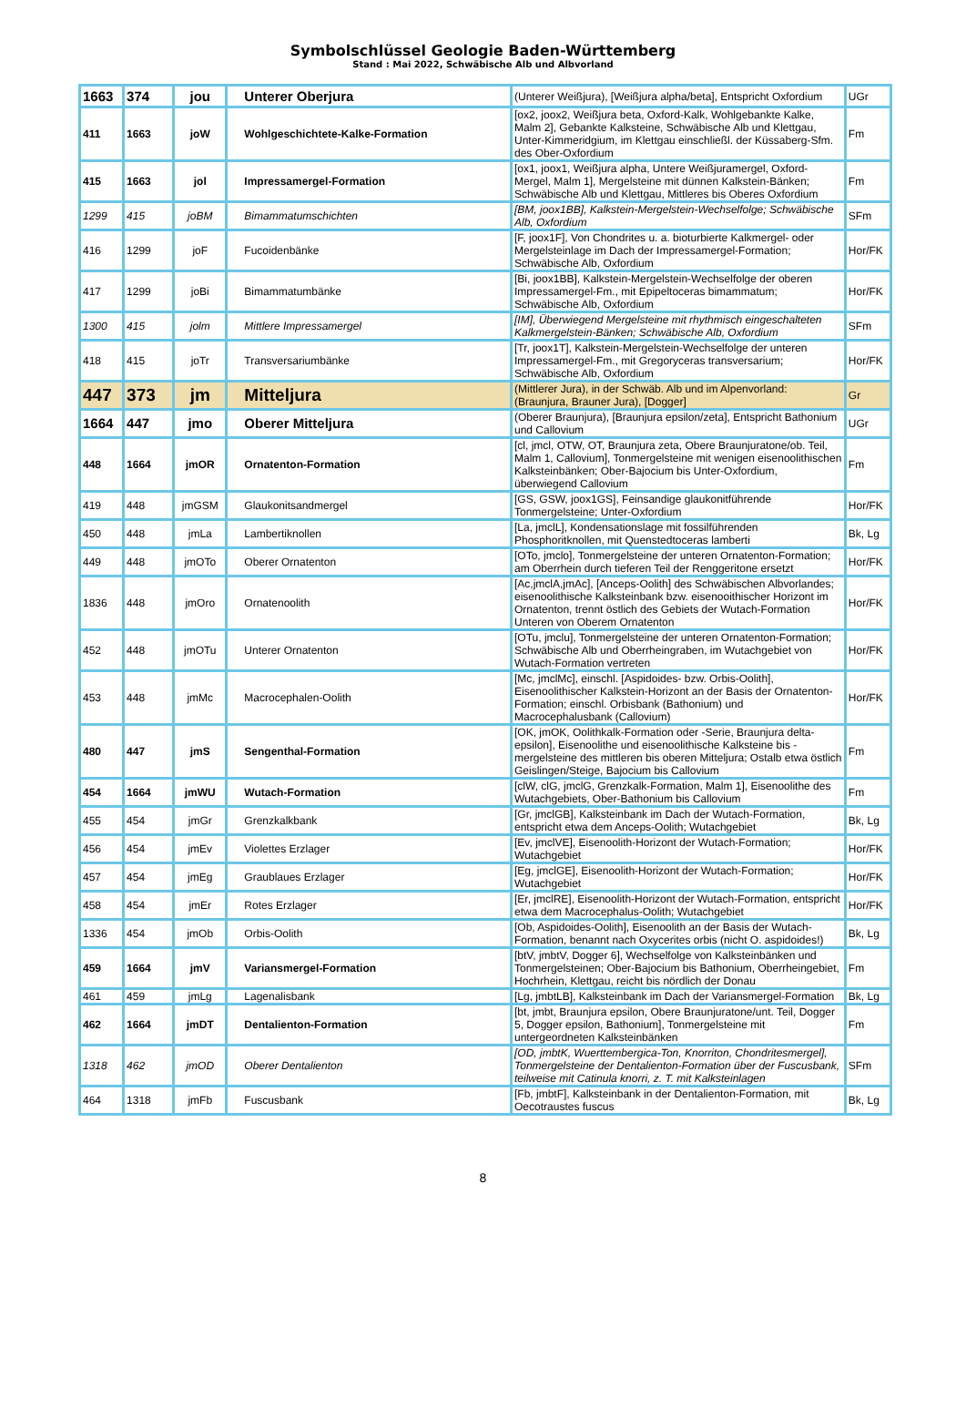Symbolschlüssel Geologie Baden-Württemberg
Stand : Mai 2022, Schwäbische Alb und Albvorland
| 1663 | 374 | jou | Unterer Oberjura | (Unterer Weißjura), [Weißjura alpha/beta], Entspricht Oxfordium | UGr |
| 411 | 1663 | joW | Wohlgeschichtete-Kalke-Formation | [ox2, joox2, Weißjura beta, Oxford-Kalk, Wohlgebankte Kalke, Malm 2], Gebankte Kalksteine, Schwäbische Alb und Klettgau, Unter-Kimmeridgium, im Klettgau einschließl. der Küssaberg-Sfm. des Ober-Oxfordium | Fm |
| 415 | 1663 | jol | Impressamergel-Formation | [ox1, joox1, Weißjura alpha, Untere Weißjuramergel, Oxford-Mergel, Malm 1], Mergelsteine mit dünnen Kalkstein-Bänken; Schwäbische Alb und Klettgau, Mittleres bis Oberes Oxfordium | Fm |
| 1299 | 415 | joBM | Bimammatumschichten | [BM, joox1BB], Kalkstein-Mergelstein-Wechselfolge; Schwäbische Alb, Oxfordium | SFm |
| 416 | 1299 | joF | Fucoidenbänke | [F, joox1F], Von Chondrites u. a. bioturbierte Kalkmergel- oder Mergelsteinlage im Dach der Impressamergel-Formation; Schwäbische Alb, Oxfordium | Hor/FK |
| 417 | 1299 | joBi | Bimammatumbänke | [Bi, joox1BB], Kalkstein-Mergelstein-Wechselfolge der oberen Impressamergel-Fm., mit Epipeltoceras bimammatum; Schwäbische Alb, Oxfordium | Hor/FK |
| 1300 | 415 | jolm | Mittlere Impressamergel | [IM], Überwiegend Mergelsteine mit rhythmisch eingeschalteten Kalkmergelstein-Bänken; Schwäbische Alb, Oxfordium | SFm |
| 418 | 415 | joTr | Transversariumbänke | [Tr, joox1T], Kalkstein-Mergelstein-Wechselfolge der unteren Impressamergel-Fm., mit Gregoryceras transversarium; Schwäbische Alb, Oxfordium | Hor/FK |
| 447 | 373 | jm | Mitteljura | (Mittlerer Jura), in der Schwäb. Alb und im Alpenvorland: (Braunjura, Brauner Jura), [Dogger] | Gr |
| 1664 | 447 | jmo | Oberer Mitteljura | (Oberer Braunjura), [Braunjura epsilon/zeta], Entspricht Bathonium und Callovium | UGr |
| 448 | 1664 | jmOR | Ornatenton-Formation | [cl, jmcl, OTW, OT, Braunjura zeta, Obere Braunjuratone/ob. Teil, Malm 1, Callovium], Tonmergelsteine mit wenigen eisenoolithischen Kalksteinbänken; Ober-Bajocium bis Unter-Oxfordium, überwiegend Callovium | Fm |
| 419 | 448 | jmGSM | Glaukonitsandmergel | [GS, GSW, joox1GS], Feinsandige glaukonitführende Tonmergelsteine; Unter-Oxfordium | Hor/FK |
| 450 | 448 | jmLa | Lambertiknollen | [La, jmclL], Kondensationslage mit fossilführenden Phosphoritknollen, mit Quenstedtoceras lamberti | Bk, Lg |
| 449 | 448 | jmOTo | Oberer Ornatenton | [OTo, jmclo], Tonmergelsteine der unteren Ornatenton-Formation; am Oberrhein durch tieferen Teil der Renggeritone ersetzt | Hor/FK |
| 1836 | 448 | jmOro | Ornatenoolith | [Ac,jmclA,jmAc], [Anceps-Oolith] des Schwäbischen Albvorlandes; eisenoolithische Kalksteinbank bzw. eisenooithischer Horizont im Ornatenton, trennt östlich des Gebiets der Wutach-Formation Unteren von Oberem Ornatenton | Hor/FK |
| 452 | 448 | jmOTu | Unterer Ornatenton | [OTu, jmclu], Tonmergelsteine der unteren Ornatenton-Formation; Schwäbische Alb und Oberrheingraben, im Wutachgebiet von Wutach-Formation vertreten | Hor/FK |
| 453 | 448 | jmMc | Macrocephalen-Oolith | [Mc, jmclMc], einschl. [Aspidoides- bzw. Orbis-Oolith], Eisenoolithischer Kalkstein-Horizont an der Basis der Ornatenton-Formation; einschl. Orbisbank (Bathonium) und Macrocephalusbank (Callovium) | Hor/FK |
| 480 | 447 | jmS | Sengenthal-Formation | [OK, jmOK, Oolithkalk-Formation oder -Serie, Braunjura delta-epsilon], Eisenoolithe und eisenoolithische Kalksteine bis -mergelsteine des mittleren bis oberen Mitteljura; Ostalb etwa östlich Geislingen/Steige, Bajocium bis Callovium | Fm |
| 454 | 1664 | jmWU | Wutach-Formation | [clW, clG, jmclG, Grenzkalk-Formation, Malm 1], Eisenoolithe des Wutachgebiets, Ober-Bathonium bis Callovium | Fm |
| 455 | 454 | jmGr | Grenzkalkbank | [Gr, jmclGB], Kalksteinbank im Dach der Wutach-Formation, entspricht etwa dem Anceps-Oolith; Wutachgebiet | Bk, Lg |
| 456 | 454 | jmEv | Violettes Erzlager | [Ev, jmclVE], Eisenoolith-Horizont der Wutach-Formation; Wutachgebiet | Hor/FK |
| 457 | 454 | jmEg | Graublaues Erzlager | [Eg, jmclGE], Eisenoolith-Horizont der Wutach-Formation; Wutachgebiet | Hor/FK |
| 458 | 454 | jmEr | Rotes Erzlager | [Er, jmclRE], Eisenoolith-Horizont der Wutach-Formation, entspricht etwa dem Macrocephalus-Oolith; Wutachgebiet | Hor/FK |
| 1336 | 454 | jmOb | Orbis-Oolith | [Ob, Aspidoides-Oolith], Eisenoolith an der Basis der Wutach-Formation, benannt nach Oxycerites orbis (nicht O. aspidoides!) | Bk, Lg |
| 459 | 1664 | jmV | Variansmergel-Formation | [btV, jmbtV, Dogger 6], Wechselfolge von Kalksteinbänken und Tonmergelsteinen; Ober-Bajocium bis Bathonium, Oberrheingebiet, Hochrhein, Klettgau, reicht bis nördlich der Donau | Fm |
| 461 | 459 | jmLg | Lagenalisbank | [Lg, jmbtLB], Kalksteinbank im Dach der Variansmergel-Formation | Bk, Lg |
| 462 | 1664 | jmDT | Dentalienton-Formation | [bt, jmbt, Braunjura epsilon, Obere Braunjuratone/unt. Teil, Dogger 5, Dogger epsilon, Bathonium], Tonmergelsteine mit untergeordneten Kalksteinbänken | Fm |
| 1318 | 462 | jmOD | Oberer Dentalienton | [OD, jmbtK, Wuerttembergica-Ton, Knorriton, Chondritesmergel], Tonmergelsteine der Dentalienton-Formation über der Fuscusbank, teilweise mit Catinula knorri, z. T. mit Kalksteinlagen | SFm |
| 464 | 1318 | jmFb | Fuscusbank | [Fb, jmbtF], Kalksteinbank in der Dentalienton-Formation, mit Oecotraustes fuscus | Bk, Lg |
8